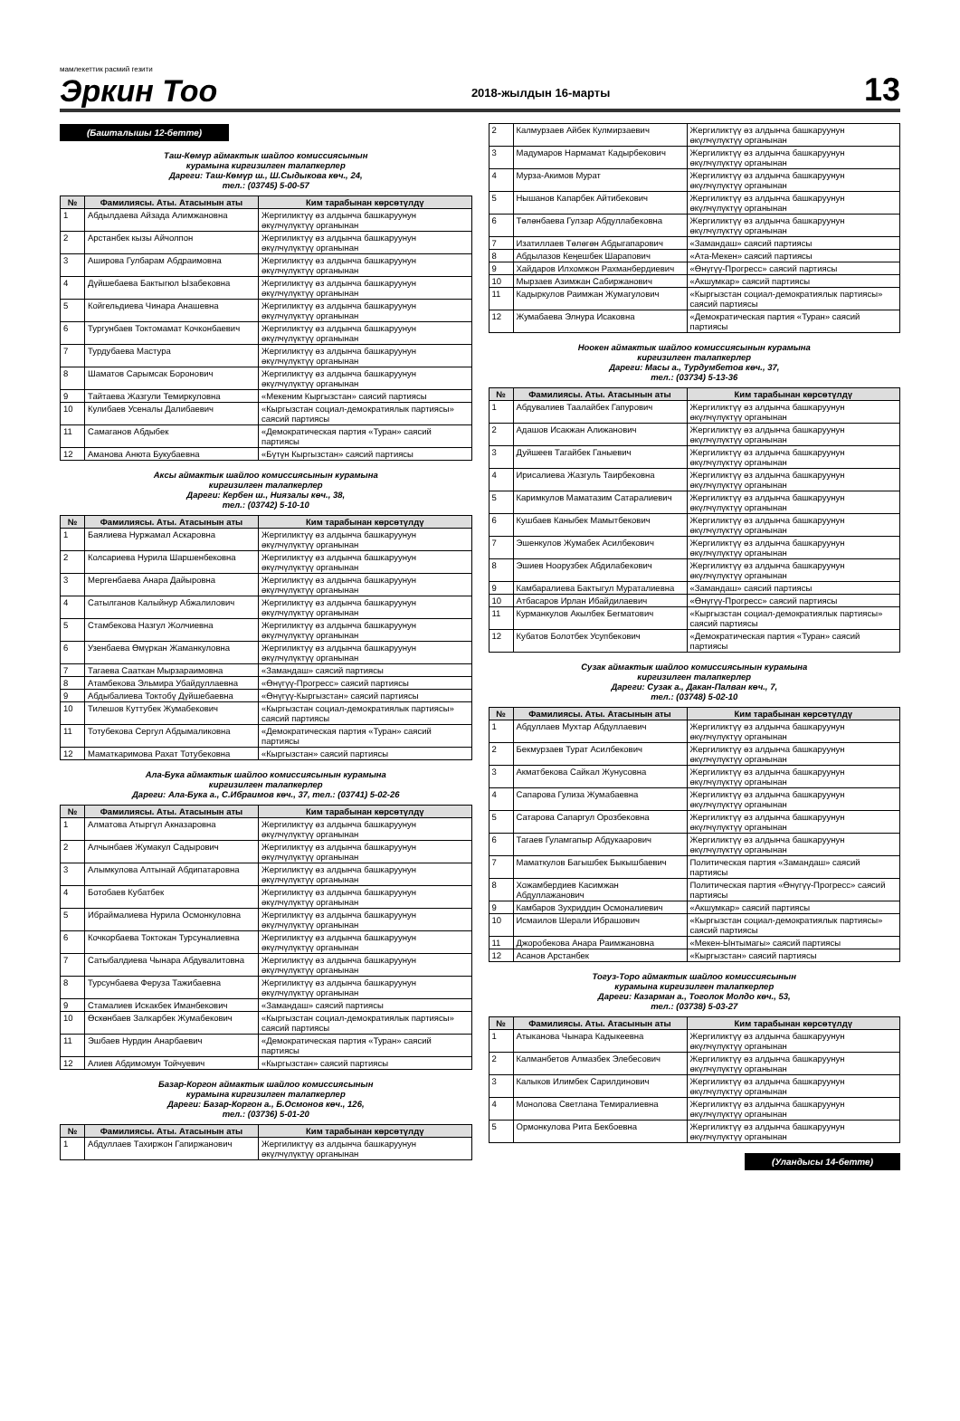мамлекеттик расмий гезити
Эркин Тоо
2018-жылдын 16-марты
13
(Башталышы 12-бетте)
Таш-Көмүр аймактык шайлоо комиссиясынын
курамына киргизилген талапкерлер
Дареги: Таш-Көмүр ш., Ш.Сыдыкова көч., 24,
тел.: (03745) 5-00-57
| № | Фамилиясы. Аты. Атасынын аты | Ким тарабынан көрсөтүлдү |
| --- | --- | --- |
| 1 | Абдылдаева Айзада Алимжановна | Жергиликтүү өз алдынча башкаруунун өкүлчүлүктүү органынан |
| 2 | Арстанбек кызы Айчолпон | Жергиликтүү өз алдынча башкаруунун өкүлчүлүктүү органынан |
| 3 | Аширова Гулбарам Абдраимовна | Жергиликтүү өз алдынча башкаруунун өкүлчүлүктүү органынан |
| 4 | Дүйшебаева Бактыгюл Ызабековна | Жергиликтүү өз алдынча башкаруунун өкүлчүлүктүү органынан |
| 5 | Койгельдиева Чинара Анашевна | Жергиликтүү өз алдынча башкаруунун өкүлчүлүктүү органынан |
| 6 | Тургунбаев Токтомамат Кочконбаевич | Жергиликтүү өз алдынча башкаруунун өкүлчүлүктүү органынан |
| 7 | Турдубаева Мастура | Жергиликтүү өз алдынча башкаруунун өкүлчүлүктүү органынан |
| 8 | Шаматов Сарымсак Боронович | Жергиликтүү өз алдынча башкаруунун өкүлчүлүктүү органынан |
| 9 | Тайтаева Жазгули Темиркуловна | «Мекеним Кыргызстан» саясий партиясы |
| 10 | Кулибаев Усеналы Далибаевич | «Кыргызстан социал-демократиялык партиясы» саясий партиясы |
| 11 | Самаганов Абдыбек | «Демократическая партия «Туран» саясий партиясы |
| 12 | Аманова Анюта Букубаевна | «Бүтүн Кыргызстан» саясий партиясы |
Аксы аймактык шайлоо комиссиясынын курамына
киргизилген талапкерлер
Дареги: Кербен ш., Ниязалы көч., 38,
тел.: (03742) 5-10-10
| № | Фамилиясы. Аты. Атасынын аты | Ким тарабынан көрсөтүлдү |
| --- | --- | --- |
| 1 | Баялиева Нуржамал Аскаровна | Жергиликтүү өз алдынча башкаруунун өкүлчүлүктүү органынан |
| 2 | Колсариева Нурила Шаршенбековна | Жергиликтүү өз алдынча башкаруунун өкүлчүлүктүү органынан |
| 3 | Мергенбаева Анара Дайыровна | Жергиликтүү өз алдынча башкаруунун өкүлчүлүктүү органынан |
| 4 | Сатылганов Калыйнур Абжалилович | Жергиликтүү өз алдынча башкаруунун өкүлчүлүктүү органынан |
| 5 | Стамбекова Назгул Жолчиевна | Жергиликтүү өз алдынча башкаруунун өкүлчүлүктүү органынан |
| 6 | Узенбаева Өмүркан Жаманкуловна | Жергиликтүү өз алдынча башкаруунун өкүлчүлүктүү органынан |
| 7 | Тагаева Сааткан Мырзараимовна | «Замандаш» саясий партиясы |
| 8 | Атамбекова Эльмира Убайдуллаевна | «Өнүгүү-Прогресс» саясий партиясы |
| 9 | Абдыбалиева Токтобү Дүйшебаевна | «Өнүгүү-Кыргызстан» саясий партиясы |
| 10 | Тилешов Куттубек Жумабекович | «Кыргызстан социал-демократиялык партиясы» саясий партиясы |
| 11 | Тотубекова Сергул Абдымаликовна | «Демократическая партия «Туран» саясий партиясы |
| 12 | Маматкаримова Рахат Тотубековна | «Кыргызстан» саясий партиясы |
Ала-Бука аймактык шайлоо комиссиясынын курамына
киргизилген талапкерлер
Дареги: Ала-Бука а., С.Ибраимов көч., 37, тел.: (03741) 5-02-26
| № | Фамилиясы. Аты. Атасынын аты | Ким тарабынан көрсөтүлдү |
| --- | --- | --- |
| 1 | Алматова Атыргүл Акназаровна | Жергиликтүү өз алдынча башкаруунун өкүлчүлүктүү органынан |
| 2 | Алчынбаев Жумакул Садырович | Жергиликтүү өз алдынча башкаруунун өкүлчүлүктүү органынан |
| 3 | Алымкулова Алтынай Абдипатаровна | Жергиликтүү өз алдынча башкаруунун өкүлчүлүктүү органынан |
| 4 | Ботобаев Кубатбек | Жергиликтүү өз алдынча башкаруунун өкүлчүлүктүү органынан |
| 5 | Ибраймалиева Нурила Осмонкуловна | Жергиликтүү өз алдынча башкаруунун өкүлчүлүктүү органынан |
| 6 | Кочкорбаева Токтокан Турсуналиевна | Жергиликтүү өз алдынча башкаруунун өкүлчүлүктүү органынан |
| 7 | Сатыбалдиева Чынара Абдувалитовна | Жергиликтүү өз алдынча башкаруунун өкүлчүлүктүү органынан |
| 8 | Турсунбаева Феруза Тажибаевна | Жергиликтүү өз алдынча башкаруунун өкүлчүлүктүү органынан |
| 9 | Стамалиев Искакбек Иманбекович | «Замандаш» саясий партиясы |
| 10 | Өскөнбаев Залкарбек Жумабекович | «Кыргызстан социал-демократиялык партиясы» саясий партиясы |
| 11 | Эшбаев Нурдин Анарбаевич | «Демократическая партия «Туран» саясий партиясы |
| 12 | Алиев Абдимомун Тойчуевич | «Кыргызстан» саясий партиясы |
Базар-Коргон аймактык шайлоо комиссиясынын
курамына киргизилген талапкерлер
Дареги: Базар-Коргон а., Б.Осмонов көч., 126,
тел.: (03736) 5-01-20
| № | Фамилиясы. Аты. Атасынын аты | Ким тарабынан көрсөтүлдү |
| --- | --- | --- |
| 1 | Абдуллаев Тахиржон Гапиржанович | Жергиликтүү өз алдынча башкаруунун өкүлчүлүктүү органынан |
| 2 | Калмурзаев Айбек Кулмирзаевич | Жергиликтүү өз алдынча башкаруунун өкүлчүлүктүү органынан |
| 3 | Мадумаров Нармамат Кадырбекович | Жергиликтүү өз алдынча башкаруунун өкүлчүлүктүү органынан |
| 4 | Мурза-Акимов Мурат | Жергиликтүү өз алдынча башкаруунун өкүлчүлүктүү органынан |
| 5 | Нышанов Капарбек Айтибекович | Жергиликтүү өз алдынча башкаруунун өкүлчүлүктүү органынан |
| 6 | Төлөнбаева Гулзар Абдуллабековна | Жергиликтүү өз алдынча башкаруунун өкүлчүлүктүү органынан |
| 7 | Изатиллаев Төлөгөн Абдыгапарович | «Замандаш» саясий партиясы |
| 8 | Абдылазов Кеңешбек Шарапович | «Ата-Мекен» саясий партиясы |
| 9 | Хайдаров Илхомжон Рахманбердиевич | «Өнүгүү-Прогресс» саясий партиясы |
| 10 | Мырзаев Азимжан Сабиржанович | «Акшумкар» саясий партиясы |
| 11 | Кадыркулов Раимжан Жумагулович | «Кыргызстан социал-демократиялык партиясы» саясий партиясы |
| 12 | Жумабаева Элнура Исаковна | «Демократическая партия «Туран» саясий партиясы |
Ноокен аймактык шайлоо комиссиясынын курамына
киргизилген талапкерлер
Дареги: Масы а., Турдумбетов көч., 37,
тел.: (03734) 5-13-36
| № | Фамилиясы. Аты. Атасынын аты | Ким тарабынан көрсөтүлдү |
| --- | --- | --- |
| 1 | Абдувалиев Таалайбек Гапурович | Жергиликтүү өз алдынча башкаруунун өкүлчүлүктүү органынан |
| 2 | Адашов Исакжан Алижанович | Жергиликтүү өз алдынча башкаруунун өкүлчүлүктүү органынан |
| 3 | Дуйшеев Тагайбек Ганыевич | Жергиликтүү өз алдынча башкаруунун өкүлчүлүктүү органынан |
| 4 | Ирисалиева Жазгуль Таирбековна | Жергиликтүү өз алдынча башкаруунун өкүлчүлүктүү органынан |
| 5 | Каримкулов Маматазим Сатаралиевич | Жергиликтүү өз алдынча башкаруунун өкүлчүлүктүү органынан |
| 6 | Кушбаев Каныбек Мамытбекович | Жергиликтүү өз алдынча башкаруунун өкүлчүлүктүү органынан |
| 7 | Эшенкулов Жумабек Асилбекович | Жергиликтүү өз алдынча башкаруунун өкүлчүлүктүү органынан |
| 8 | Эшиев Ноорузбек Абдилабекович | Жергиликтүү өз алдынча башкаруунун өкүлчүлүктүү органынан |
| 9 | Камбаралиева Бактыгул Мураталиевна | «Замандаш» саясий партиясы |
| 10 | Атбасаров Ирлан Ибайдилаевич | «Өнүгүү-Прогресс» саясий партиясы |
| 11 | Курманкулов Акылбек Бегматович | «Кыргызстан социал-демократиялык партиясы» саясий партиясы |
| 12 | Кубатов Болотбек Усупбекович | «Демократическая партия «Туран» саясий партиясы |
Сузак аймактык шайлоо комиссиясынын курамына
киргизилген талапкерлер
Дареги: Сузак а., Дакан-Палван көч., 7,
тел.: (03748) 5-02-10
| № | Фамилиясы. Аты. Атасынын аты | Ким тарабынан көрсөтүлдү |
| --- | --- | --- |
| 1 | Абдуллаев Мухтар Абдуллаевич | Жергиликтүү өз алдынча башкаруунун өкүлчүлүктүү органынан |
| 2 | Бекмурзаев Турат Асилбекович | Жергиликтүү өз алдынча башкаруунун өкүлчүлүктүү органынан |
| 3 | Акматбекова Сайкал Жунусовна | Жергиликтүү өз алдынча башкаруунун өкүлчүлүктүү органынан |
| 4 | Сапарова Гулиза Жумабаевна | Жергиликтүү өз алдынча башкаруунун өкүлчүлүктүү органынан |
| 5 | Сатарова Сапаргул Орозбековна | Жергиликтүү өз алдынча башкаруунун өкүлчүлүктүү органынан |
| 6 | Тагаев Гуламгапыр Абдукаарович | Жергиликтүү өз алдынча башкаруунун өкүлчүлүктүү органынан |
| 7 | Маматкулов Багышбек Быкышбаевич | Политическая партия «Замандаш» саясий партиясы |
| 8 | Хожамбердиев Касимжан Абдуллажанович | Политическая партия «Өнүгүү-Прогресс» саясий партиясы |
| 9 | Камбаров Зухриддин Осмоналиевич | «Акшумкар» саясий партиясы |
| 10 | Исмаилов Шерали Ибрашович | «Кыргызстан социал-демократиялык партиясы» саясий партиясы |
| 11 | Джоробекова Анара Раимжановна | «Мекен-Ынтымагы» саясий партиясы |
| 12 | Асанов Арстанбек | «Кыргызстан» саясий партиясы |
Тогуз-Торо аймактык шайлоо комиссиясынын
курамына киргизилген талапкерлер
Дареги: Казарман а., Тоголок Молдо көч., 53,
тел.: (03738) 5-03-27
| № | Фамилиясы. Аты. Атасынын аты | Ким тарабынан көрсөтүлдү |
| --- | --- | --- |
| 1 | Атыканова Чынара Кадыкеевна | Жергиликтүү өз алдынча башкаруунун өкүлчүлүктүү органынан |
| 2 | Калманбетов Алмазбек Элебесович | Жергиликтүү өз алдынча башкаруунун өкүлчүлүктүү органынан |
| 3 | Калыков Илимбек Сарилдинович | Жергиликтүү өз алдынча башкаруунун өкүлчүлүктүү органынан |
| 4 | Монолова Светлана Темиралиевна | Жергиликтүү өз алдынча башкаруунун өкүлчүлүктүү органынан |
| 5 | Ормонкулова Рита Бекбоевна | Жергиликтүү өз алдынча башкаруунун өкүлчүлүктүү органынан |
(Уландысы 14-бетте)